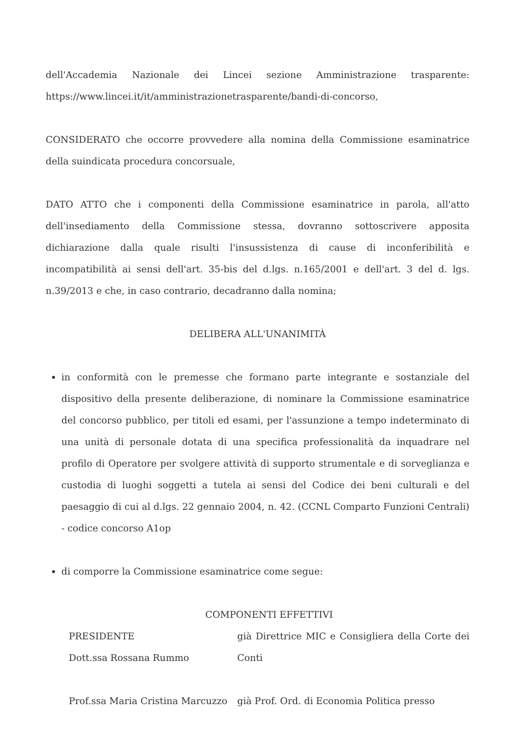dell'Accademia Nazionale dei Lincei sezione Amministrazione trasparente: https://www.lincei.it/it/amministrazionetrasparente/bandi-di-concorso,
CONSIDERATO che occorre provvedere alla nomina della Commissione esaminatrice della suindicata procedura concorsuale,
DATO ATTO che i componenti della Commissione esaminatrice in parola, all'atto dell'insediamento della Commissione stessa, dovranno sottoscrivere apposita dichiarazione dalla quale risulti l'insussistenza di cause di inconferibilità e incompatibilità ai sensi dell'art. 35-bis del d.lgs. n.165/2001 e dell'art. 3 del d. lgs. n.39/2013 e che, in caso contrario, decadranno dalla nomina;
DELIBERA ALL'UNANIMITÀ
in conformità con le premesse che formano parte integrante e sostanziale del dispositivo della presente deliberazione, di nominare la Commissione esaminatrice del concorso pubblico, per titoli ed esami, per l'assunzione a tempo indeterminato di una unità di personale dotata di una specifica professionalità da inquadrare nel profilo di Operatore per svolgere attività di supporto strumentale e di sorveglianza e custodia di luoghi soggetti a tutela ai sensi del Codice dei beni culturali e del paesaggio di cui al d.lgs. 22 gennaio 2004, n. 42. (CCNL Comparto Funzioni Centrali) - codice concorso A1op
di comporre la Commissione esaminatrice come segue:
COMPONENTI EFFETTIVI
PRESIDENTE
Dott.ssa Rossana Rummo
già Direttrice MIC e Consigliera della Corte dei Conti
Prof.ssa Maria Cristina Marcuzzo
già Prof. Ord. di Economia Politica presso